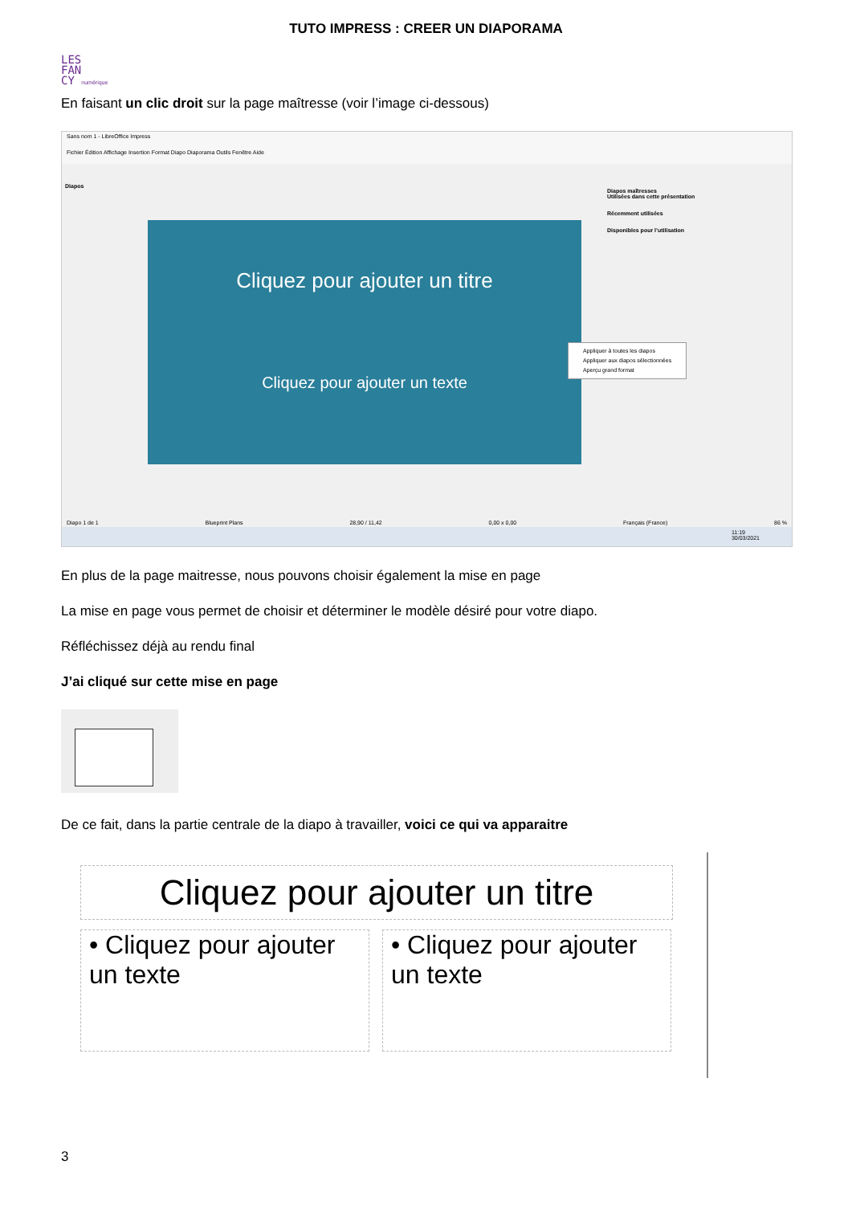TUTO IMPRESS : CREER UN DIAPORAMA
LES
FAN
CY numérique
En faisant un clic droit sur la page maîtresse (voir l’image ci-dessous)
Sans nom 1 - LibreOffice Impress
Fichier Édition Affichage Insertion Format Diapo Diaporama Outils Fenêtre Aide
Diapos
Cliquez pour ajouter un titre
Cliquez pour ajouter un texte
Diapos maîtresses
Utilisées dans cette présentation
Récemment utilisées
Disponibles pour l’utilisation
Appliquer à toutes les diapos
Appliquer aux diapos sélectionnées
Aperçu grand format
Diapo 1 de 1 Blueprint Plans 28,90 / 11,42 0,00 x 0,00 Français (France) 86 %
11:19
30/03/2021
En plus de la page maitresse, nous pouvons choisir également la mise en page
La mise en page vous permet de choisir et déterminer le modèle désiré pour votre diapo.
Réfléchissez déjà au rendu final
J’ai cliqué sur cette mise en page
De ce fait, dans la partie centrale de la diapo à travailler, voici ce qui va apparaitre
Cliquez pour ajouter un titre
• Cliquez pour ajouter un texte
• Cliquez pour ajouter un texte
3